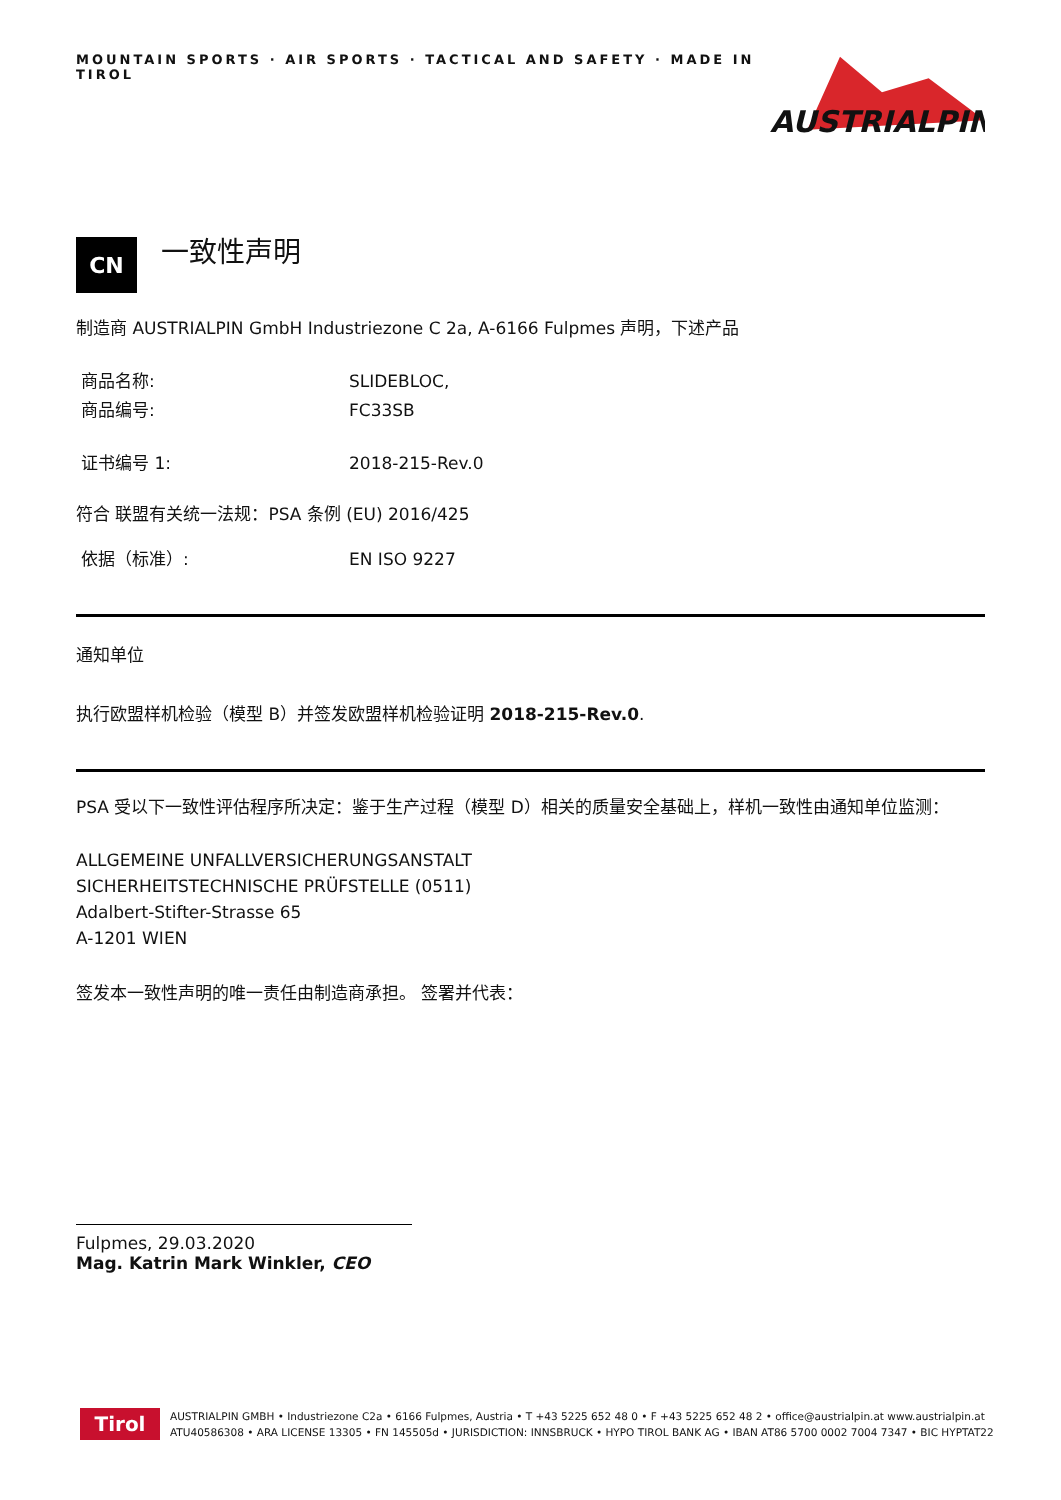MOUNTAIN SPORTS · AIR SPORTS · TACTICAL AND SAFETY · MADE IN TIROL
AUSTRIALPIN
CN
一致性声明
制造商 AUSTRIALPIN GmbH Industriezone C 2a, A-6166 Fulpmes 声明，下述产品
商品名称: SLIDEBLOC,
商品编号: FC33SB
证书编号 1: 2018-215-Rev.0
符合 联盟有关统一法规：PSA 条例 (EU) 2016/425
依据（标准）: EN ISO 9227
通知单位
执行欧盟样机检验（模型 B）并签发欧盟样机检验证明 2018-215-Rev.0.
PSA 受以下一致性评估程序所决定：鉴于生产过程（模型 D）相关的质量安全基础上，样机一致性由通知单位监测：
ALLGEMEINE UNFALLVERSICHERUNGSANSTALT
SICHERHEITSTECHNISCHE PRÜFSTELLE (0511)
Adalbert-Stifter-Strasse 65
A-1201 WIEN
签发本一致性声明的唯一责任由制造商承担。 签署并代表：
Fulpmes, 29.03.2020
Mag. Katrin Mark Winkler, CEO
Tirol
AUSTRIALPIN GMBH • Industriezone C2a • 6166 Fulpmes, Austria • T +43 5225 652 48 0 • F +43 5225 652 48 2 • office@austrialpin.at www.austrialpin.at
ATU40586308 • ARA LICENSE 13305 • FN 145505d • JURISDICTION: INNSBRUCK • HYPO TIROL BANK AG • IBAN AT86 5700 0002 7004 7347 • BIC HYPTAT22